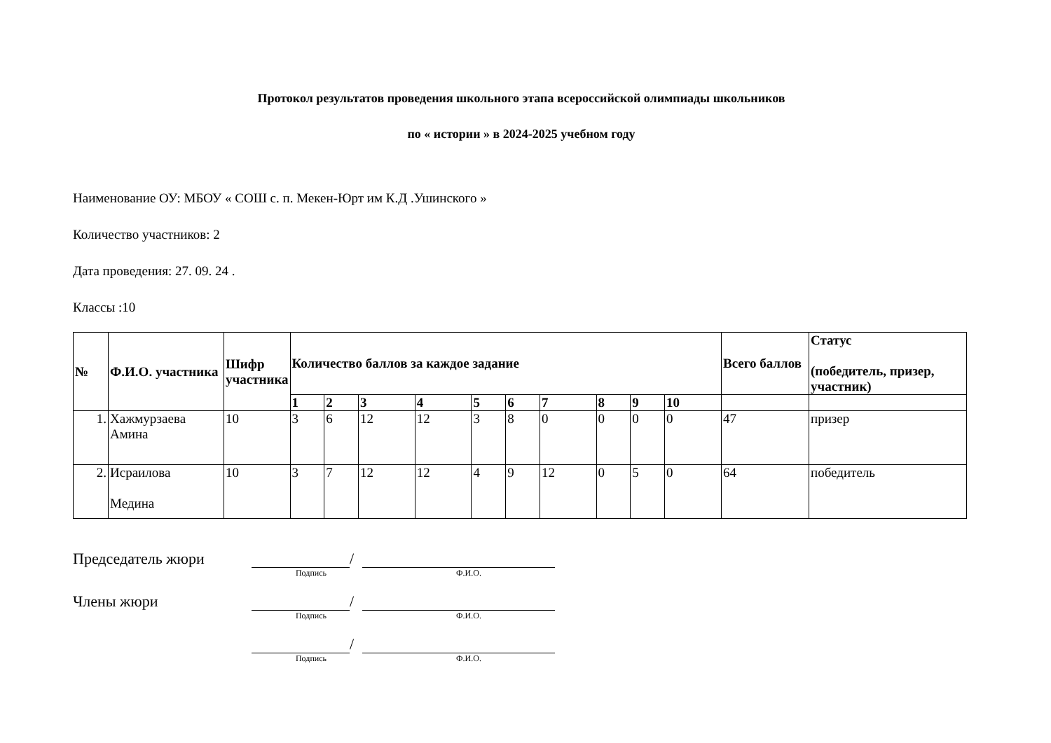Протокол результатов проведения школьного этапа всероссийской олимпиады школьников
по « истории » в 2024-2025 учебном году
Наименование ОУ: МБОУ « СОШ с. п. Мекен-Юрт им К.Д .Ушинского »
Количество участников: 2
Дата проведения: 27. 09. 24 .
Классы :10
| № | Ф.И.О. участника | Шифр участника | Количество баллов за каждое задание | | | | | | | | | | Всего баллов | Статус (победитель, призер, участник) |
| --- | --- | --- | --- | --- | --- | --- | --- | --- | --- | --- | --- | --- | --- | --- |
| | | | 1 | 2 | 3 | 4 | 5 | 6 | 7 | 8 | 9 | 10 | | |
| 1. | Хажмурзаева Амина | 10 | 3 | 6 | 12 | 12 | 3 | 8 | 0 | 0 | 0 | 0 | 47 | призер |
| 2. | Исраилова Медина | 10 | 3 | 7 | 12 | 12 | 4 | 9 | 12 | 0 | 5 | 0 | 64 | победитель |
Председатель жюри /
Подпись Ф.И.О.
Члены жюри /
Подпись Ф.И.О.
/
Подпись Ф.И.О.